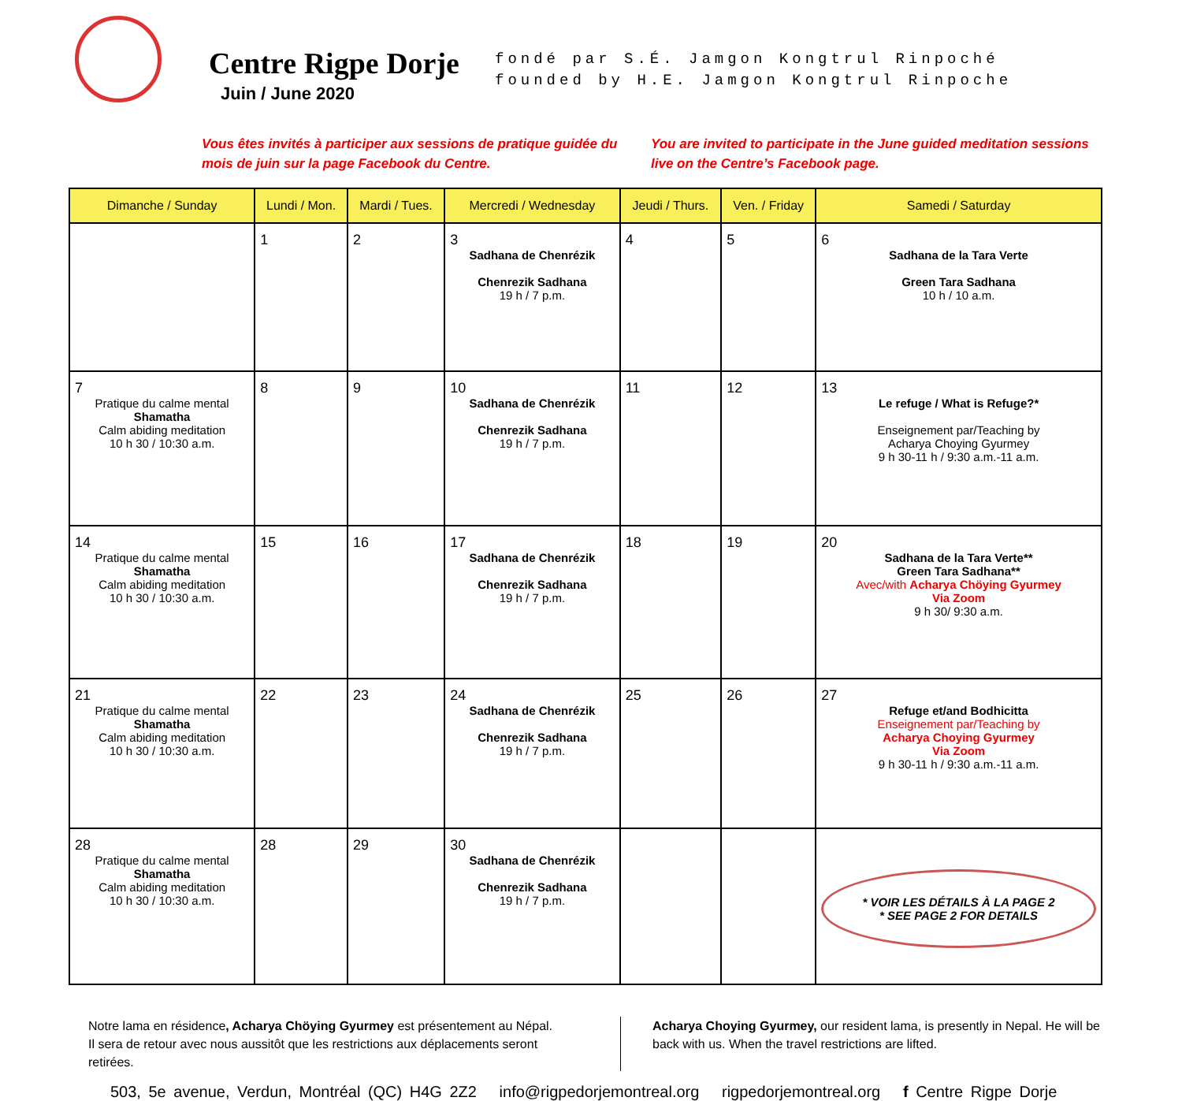Centre Rigpe Dorje
Juin / June 2020
fondé par S.É. Jamgon Kongtrul Rinpoché
founded by H.E. Jamgon Kongtrul Rinpoche
Vous êtes invités à participer aux sessions de pratique guidée du mois de juin sur la page Facebook du Centre.
You are invited to participate in the June guided meditation sessions live on the Centre’s Facebook page.
| Dimanche / Sunday | Lundi / Mon. | Mardi / Tues. | Mercredi / Wednesday | Jeudi / Thurs. | Ven. / Friday | Samedi / Saturday |
| --- | --- | --- | --- | --- | --- | --- |
| | 1 | 2 | 3 Sadhana de Chenrézik Chenrezik Sadhana 19 h / 7 p.m. | 4 | 5 | 6 Sadhana de la Tara Verte Green Tara Sadhana 10 h / 10 a.m. |
| 7 Pratique du calme mental Shamatha Calm abiding meditation 10 h 30 / 10:30 a.m. | 8 | 9 | 10 Sadhana de Chenrézik Chenrezik Sadhana 19 h / 7 p.m. | 11 | 12 | 13 Le refuge / What is Refuge?* Enseignement par/Teaching by Acharya Choying Gyurmey 9 h 30-11 h / 9:30 a.m.-11 a.m. |
| 14 Pratique du calme mental Shamatha Calm abiding meditation 10 h 30 / 10:30 a.m. | 15 | 16 | 17 Sadhana de Chenrézik Chenrezik Sadhana 19 h / 7 p.m. | 18 | 19 | 20 Sadhana de la Tara Verte** Green Tara Sadhana** Avec/with Acharya Chöying Gyurmey Via Zoom 9 h 30/ 9:30 a.m. |
| 21 Pratique du calme mental Shamatha Calm abiding meditation 10 h 30 / 10:30 a.m. | 22 | 23 | 24 Sadhana de Chenrézik Chenrezik Sadhana 19 h / 7 p.m. | 25 | 26 | 27 Refuge et/and Bodhicitta Enseignement par/Teaching by Acharya Choying Gyurmey Via Zoom 9 h 30-11 h / 9:30 a.m.-11 a.m. |
| 28 Pratique du calme mental Shamatha Calm abiding meditation 10 h 30 / 10:30 a.m. | 28 | 29 | 30 Sadhana de Chenrézik Chenrezik Sadhana 19 h / 7 p.m. | | | * VOIR LES DÉTAILS À LA PAGE 2 * SEE PAGE 2 FOR DETAILS |
Notre lama en résidence, Acharya Chöying Gyurmey est présentement au Népal. Il sera de retour avec nous aussitôt que les restrictions aux déplacements seront retirées.
Acharya Choying Gyurmey, our resident lama, is presently in Nepal. He will be back with us. When the travel restrictions are lifted.
503, 5e avenue, Verdun, Montréal (QC) H4G 2Z2 info@rigpedorjemontreal.org rigpedorjemontreal.org f Centre Rigpe Dorje